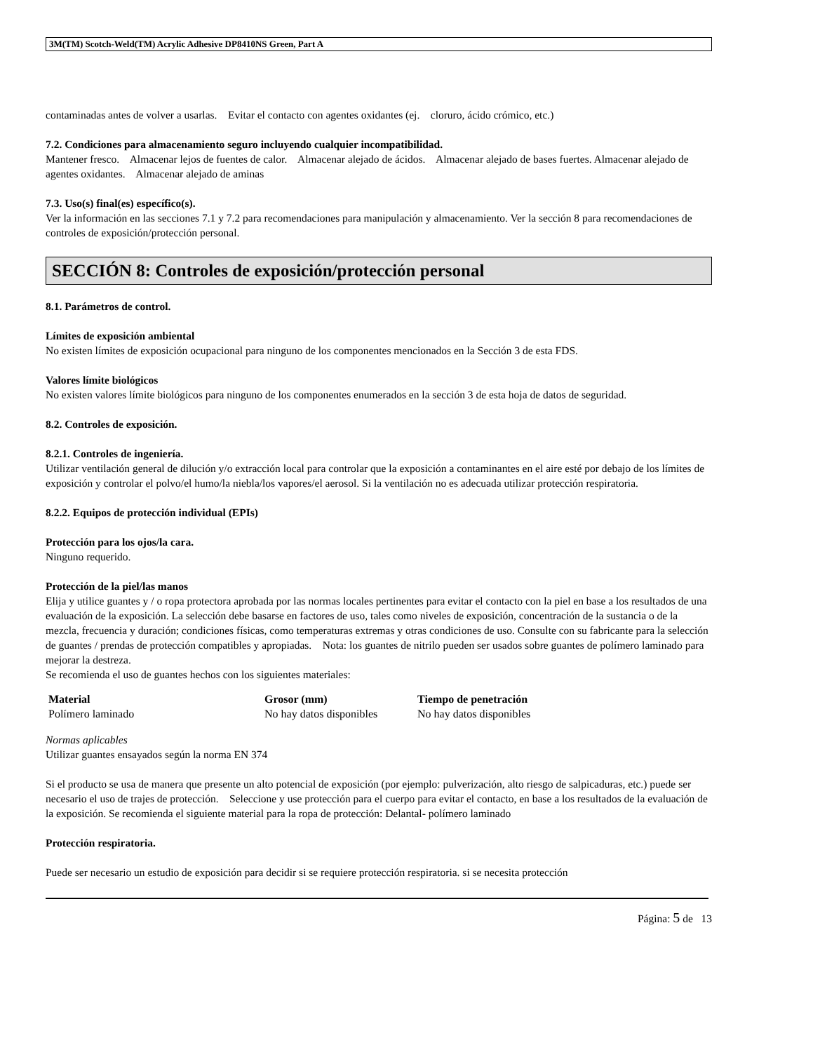3M(TM) Scotch-Weld(TM) Acrylic Adhesive DP8410NS Green, Part A
contaminadas antes de volver a usarlas. Evitar el contacto con agentes oxidantes (ej. cloruro, ácido crómico, etc.)
7.2. Condiciones para almacenamiento seguro incluyendo cualquier incompatibilidad.
Mantener fresco. Almacenar lejos de fuentes de calor. Almacenar alejado de ácidos. Almacenar alejado de bases fuertes. Almacenar alejado de agentes oxidantes. Almacenar alejado de aminas
7.3. Uso(s) final(es) específico(s).
Ver la información en las secciones 7.1 y 7.2 para recomendaciones para manipulación y almacenamiento. Ver la sección 8 para recomendaciones de controles de exposición/protección personal.
SECCIÓN 8: Controles de exposición/protección personal
8.1. Parámetros de control.
Límites de exposición ambiental
No existen límites de exposición ocupacional para ninguno de los componentes mencionados en la Sección 3 de esta FDS.
Valores límite biológicos
No existen valores límite biológicos para ninguno de los componentes enumerados en la sección 3 de esta hoja de datos de seguridad.
8.2. Controles de exposición.
8.2.1. Controles de ingeniería.
Utilizar ventilación general de dilución y/o extracción local para controlar que la exposición a contaminantes en el aire esté por debajo de los límites de exposición y controlar el polvo/el humo/la niebla/los vapores/el aerosol. Si la ventilación no es adecuada utilizar protección respiratoria.
8.2.2. Equipos de protección individual (EPIs)
Protección para los ojos/la cara.
Ninguno requerido.
Protección de la piel/las manos
Elija y utilice guantes y / o ropa protectora aprobada por las normas locales pertinentes para evitar el contacto con la piel en base a los resultados de una evaluación de la exposición. La selección debe basarse en factores de uso, tales como niveles de exposición, concentración de la sustancia o de la mezcla, frecuencia y duración; condiciones físicas, como temperaturas extremas y otras condiciones de uso. Consulte con su fabricante para la selección de guantes / prendas de protección compatibles y apropiadas. Nota: los guantes de nitrilo pueden ser usados sobre guantes de polímero laminado para mejorar la destreza.
Se recomienda el uso de guantes hechos con los siguientes materiales:
| Material | Grosor (mm) | Tiempo de penetración |
| --- | --- | --- |
| Polímero laminado | No hay datos disponibles | No hay datos disponibles |
Normas aplicables
Utilizar guantes ensayados según la norma EN 374
Si el producto se usa de manera que presente un alto potencial de exposición (por ejemplo: pulverización, alto riesgo de salpicaduras, etc.) puede ser necesario el uso de trajes de protección. Seleccione y use protección para el cuerpo para evitar el contacto, en base a los resultados de la evaluación de la exposición. Se recomienda el siguiente material para la ropa de protección: Delantal- polímero laminado
Protección respiratoria.
Puede ser necesario un estudio de exposición para decidir si se requiere protección respiratoria. si se necesita protección
Página: 5 de 13